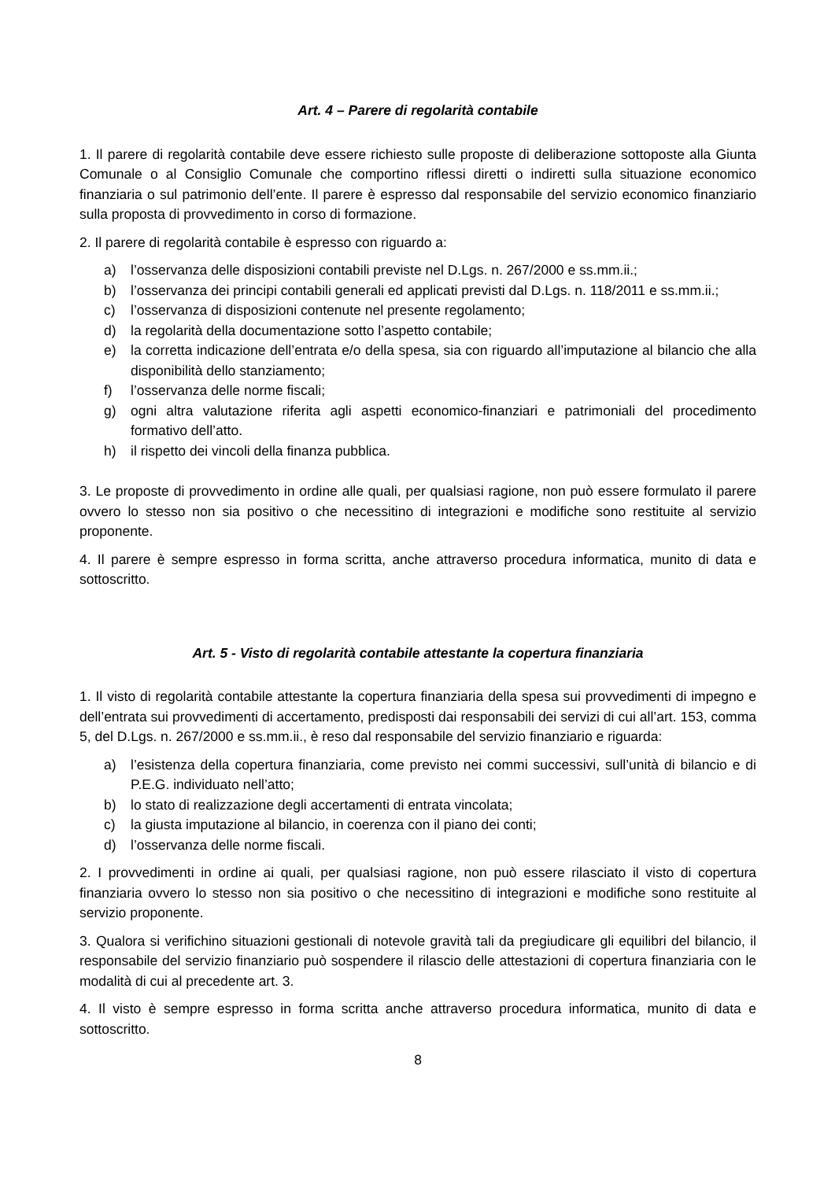Art. 4 – Parere di regolarità contabile
1. Il parere di regolarità contabile deve essere richiesto sulle proposte di deliberazione sottoposte alla Giunta Comunale o al Consiglio Comunale che comportino riflessi diretti o indiretti sulla situazione economico finanziaria o sul patrimonio dell’ente. Il parere è espresso dal responsabile del servizio economico finanziario sulla proposta di provvedimento in corso di formazione.
2. Il parere di regolarità contabile è espresso con riguardo a:
a) l’osservanza delle disposizioni contabili previste nel D.Lgs. n. 267/2000 e ss.mm.ii.;
b) l’osservanza dei principi contabili generali ed applicati previsti dal D.Lgs. n. 118/2011 e ss.mm.ii.;
c) l’osservanza di disposizioni contenute nel presente regolamento;
d) la regolarità della documentazione sotto l’aspetto contabile;
e) la corretta indicazione dell’entrata e/o della spesa, sia con riguardo all’imputazione al bilancio che alla disponibilità dello stanziamento;
f) l’osservanza delle norme fiscali;
g) ogni altra valutazione riferita agli aspetti economico-finanziari e patrimoniali del procedimento formativo dell’atto.
h) il rispetto dei vincoli della finanza pubblica.
3. Le proposte di provvedimento in ordine alle quali, per qualsiasi ragione, non può essere formulato il parere ovvero lo stesso non sia positivo o che necessitino di integrazioni e modifiche sono restituite al servizio proponente.
4. Il parere è sempre espresso in forma scritta, anche attraverso procedura informatica, munito di data e sottoscritto.
Art. 5 - Visto di regolarità contabile attestante la copertura finanziaria
1. Il visto di regolarità contabile attestante la copertura finanziaria della spesa sui provvedimenti di impegno e dell’entrata sui provvedimenti di accertamento, predisposti dai responsabili dei servizi di cui all’art. 153, comma 5, del D.Lgs. n. 267/2000 e ss.mm.ii., è reso dal responsabile del servizio finanziario e riguarda:
a) l’esistenza della copertura finanziaria, come previsto nei commi successivi, sull’unità di bilancio e di P.E.G. individuato nell’atto;
b) lo stato di realizzazione degli accertamenti di entrata vincolata;
c) la giusta imputazione al bilancio, in coerenza con il piano dei conti;
d) l’osservanza delle norme fiscali.
2. I provvedimenti in ordine ai quali, per qualsiasi ragione, non può essere rilasciato il visto di copertura finanziaria ovvero lo stesso non sia positivo o che necessitino di integrazioni e modifiche sono restituite al servizio proponente.
3. Qualora si verifichino situazioni gestionali di notevole gravità tali da pregiudicare gli equilibri del bilancio, il responsabile del servizio finanziario può sospendere il rilascio delle attestazioni di copertura finanziaria con le modalità di cui al precedente art. 3.
4. Il visto è sempre espresso in forma scritta anche attraverso procedura informatica, munito di data e sottoscritto.
8